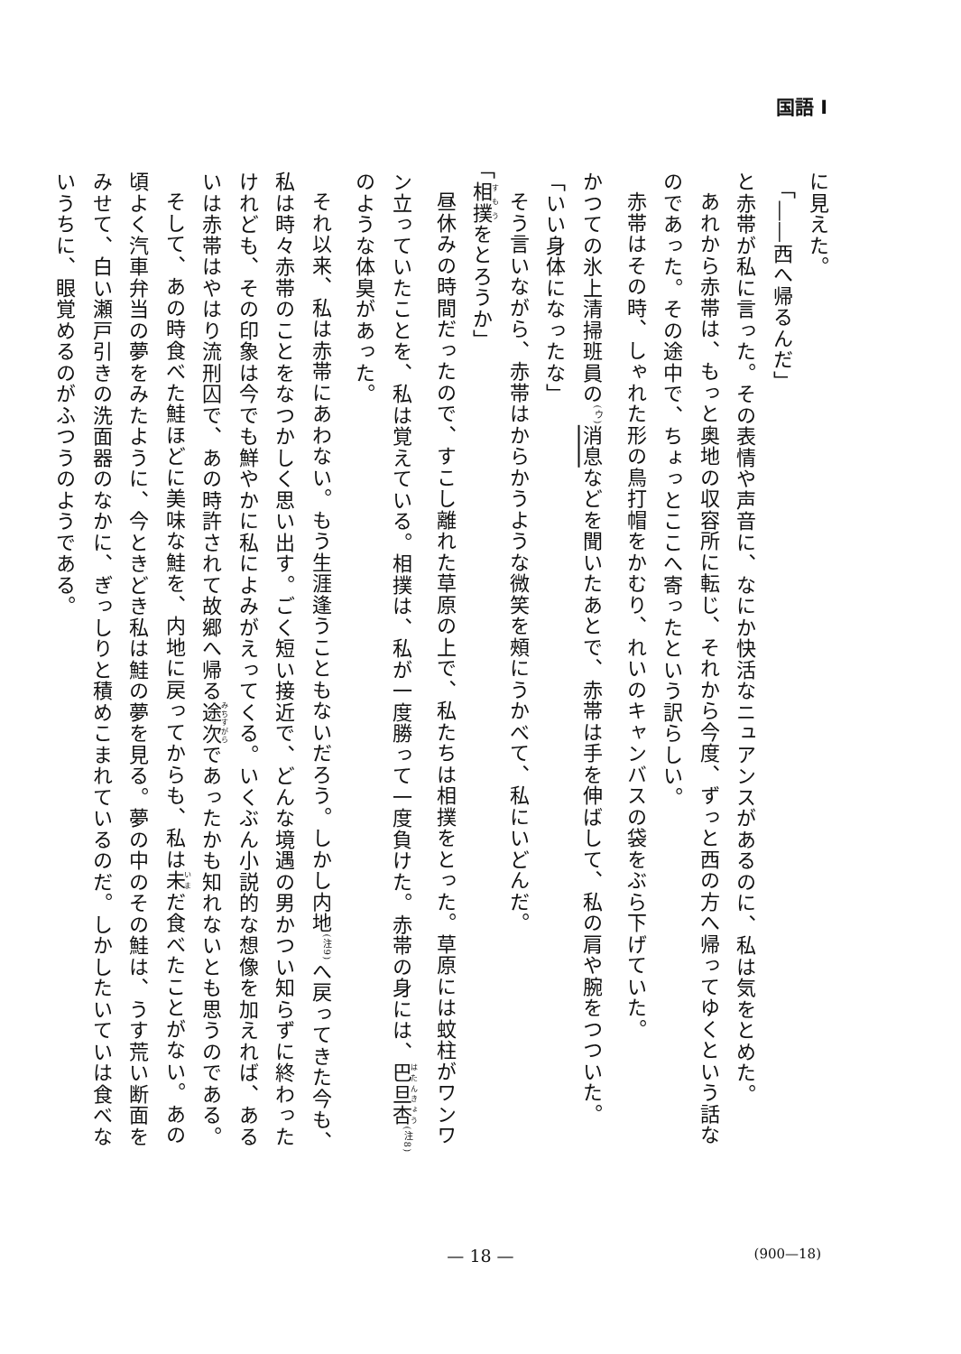国語 I
に見えた。
「――西へ帰るんだ」
と赤帯が私に言った。その表情や声音に、なにか快活なニュアンスがあるのに、私は気をとめた。
あれから赤帯は、もっと奥地の収容所に転じ、それから今度、ずっと西の方へ帰ってゆくという話なのであった。その途中で、ちょっとここへ寄ったという訳らしい。
赤帯はその時、しゃれた形の鳥打帽をかむり、れいのキャンバスの袋をぶら下げていた。
かつての氷上清掃班員の<sup>(ウ)</sup>消息などを聞いたあとで、赤帯は手を伸ばして、私の肩や腕をつついた。
「いい身体になったな」
そう言いながら、赤帯はからかうような微笑を頰にうかべて、私にいどんだ。
「相撲をとろうか」
昼休みの時間だったので、すこし離れた草原の上で、私たちは相撲をとった。草原には蚊柱がワンワン立っていたことを、私は覚えている。相撲は、私が一度勝って一度負けた。赤帯の身には、巴旦杏<sup>(注8)</sup>のような体臭があった。
それ以来、私は赤帯にあわない。もう生涯逢うこともないだろう。しかし内地<sup>(注9)</sup>へ戻ってきた今も、私は時々赤帯のことをなつかしく思い出す。ごく短い接近で、どんな境遇の男かつい知らずに終わったけれども、その印象は今でも鮮やかに私によみがえってくる。いくぶん小説的な想像を加えれば、あるいは赤帯はやはり流刑囚で、あの時許されて故郷へ帰る途次であったかも知れないとも思うのである。
そして、あの時食べた鮭ほどに美味な鮭を、内地に戻ってからも、私は未だ食べたことがない。あの頃よく汽車弁当の夢をみたように、今ときどき私は鮭の夢を見る。夢の中のその鮭は、うす荒い断面をみせて、白い瀬戸引きの洗面器のなかに、ぎっしりと積めこまれているのだ。しかしたいていは食べないうちに、眼覚めるのがふつうのようである。
— 18 — (900—18)